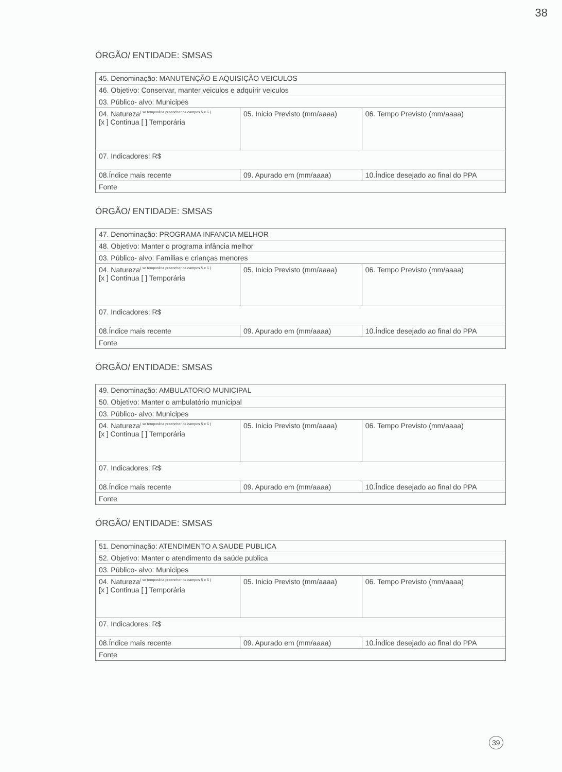38
ÓRGÃO/ ENTIDADE: SMSAS
| 45. Denominação: MANUTENÇÃO E AQUISIÇÃO VEICULOS | | |
| 46. Objetivo: Conservar, manter veiculos e adquirir veiculos | | |
| 03. Público- alvo: Municipes | | |
| 04. Natureza<sup>( se temporária preencher os campos 5 e 6 )</sup> [x ] Continua [ ] Temporária | 05. Inicio Previsto (mm/aaaa) | 06. Tempo Previsto (mm/aaaa) |
| 07. Indicadores: R$ | | |
| 08.Índice mais recente | 09. Apurado em (mm/aaaa) | 10.Índice desejado ao final do PPA |
| Fonte | | |
ÓRGÃO/ ENTIDADE: SMSAS
| 47. Denominação: PROGRAMA INFANCIA MELHOR | | |
| 48. Objetivo: Manter o programa infância melhor | | |
| 03. Público- alvo: Familias e crianças menores | | |
| 04. Natureza<sup>( se temporária preencher os campos 5 e 6 )</sup> [x ] Continua [ ] Temporária | 05. Inicio Previsto (mm/aaaa) | 06. Tempo Previsto (mm/aaaa) |
| 07. Indicadores: R$ | | |
| 08.Índice mais recente | 09. Apurado em (mm/aaaa) | 10.Índice desejado ao final do PPA |
| Fonte | | |
ÓRGÃO/ ENTIDADE: SMSAS
| 49. Denominação: AMBULATORIO MUNICIPAL | | |
| 50. Objetivo: Manter o ambulatório municipal | | |
| 03. Público- alvo: Municipes | | |
| 04. Natureza<sup>( se temporária preencher os campos 5 e 6 )</sup> [x ] Continua [ ] Temporária | 05. Inicio Previsto (mm/aaaa) | 06. Tempo Previsto (mm/aaaa) |
| 07. Indicadores: R$ | | |
| 08.Índice mais recente | 09. Apurado em (mm/aaaa) | 10.Índice desejado ao final do PPA |
| Fonte | | |
ÓRGÃO/ ENTIDADE: SMSAS
| 51. Denominação: ATENDIMENTO A SAUDE PUBLICA | | |
| 52. Objetivo: Manter o atendimento da saúde publica | | |
| 03. Público- alvo: Municipes | | |
| 04. Natureza<sup>( se temporária preencher os campos 5 e 6 )</sup> [x ] Continua [ ] Temporária | 05. Inicio Previsto (mm/aaaa) | 06. Tempo Previsto (mm/aaaa) |
| 07. Indicadores: R$ | | |
| 08.Índice mais recente | 09. Apurado em (mm/aaaa) | 10.Índice desejado ao final do PPA |
| Fonte | | |
39